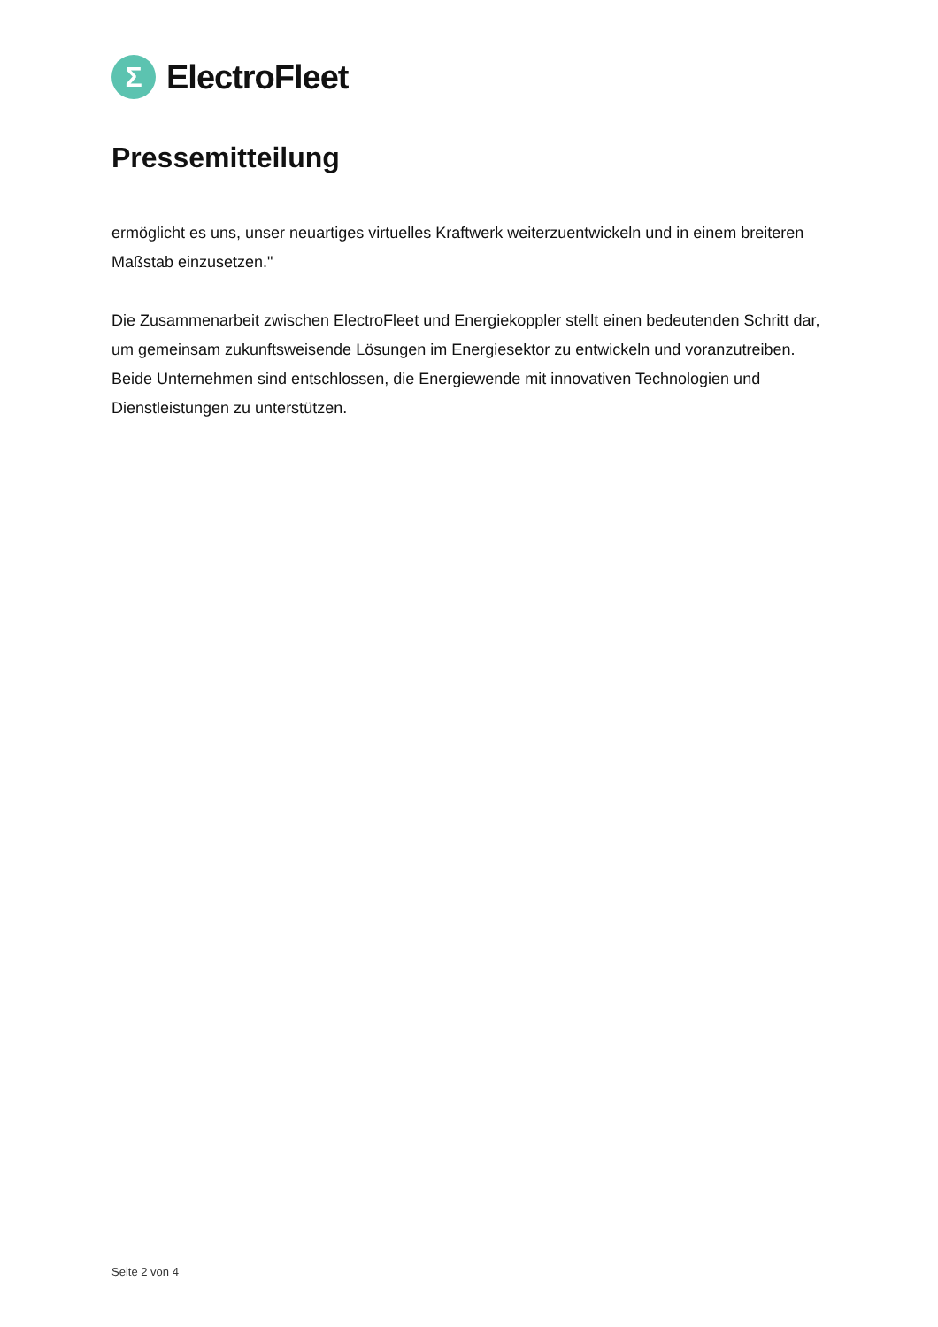Σ
ElectroFleet
Pressemitteilung
ermöglicht es uns, unser neuartiges virtuelles Kraftwerk weiterzuentwickeln und in einem breiteren Maßstab einzusetzen."
Die Zusammenarbeit zwischen ElectroFleet und Energiekoppler stellt einen bedeutenden Schritt dar, um gemeinsam zukunftsweisende Lösungen im Energiesektor zu entwickeln und voranzutreiben. Beide Unternehmen sind entschlossen, die Energiewende mit innovativen Technologien und Dienstleistungen zu unterstützen.
Seite 2 von 4